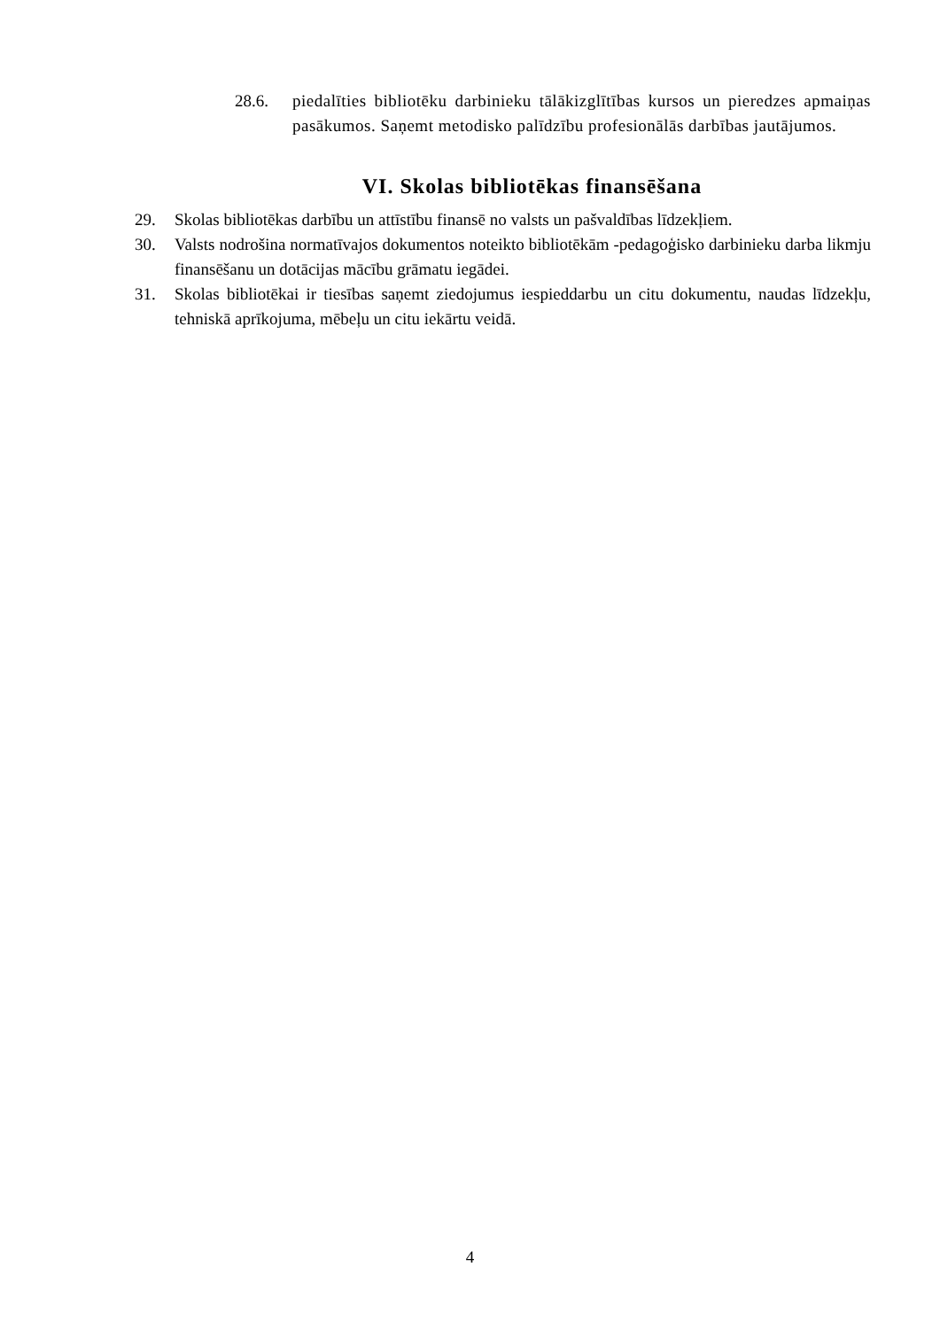28.6. piedalīties bibliotēku darbinieku tālākizglītības kursos un pieredzes apmaiņas pasākumos. Saņemt metodisko palīdzību profesionālās darbības jautājumos.
VI. Skolas bibliotēkas finansēšana
29. Skolas bibliotēkas darbību un attīstību finansē no valsts un pašvaldības līdzekļiem.
30. Valsts nodrošina normatīvajos dokumentos noteikto bibliotēkām -pedagoģisko darbinieku darba likmju finansēšanu un dotācijas mācību grāmatu iegādei.
31. Skolas bibliotēkai ir tiesības saņemt ziedojumus iespieddarbu un citu dokumentu, naudas līdzekļu, tehniskā aprīkojuma, mēbeļu un citu iekārtu veidā.
4